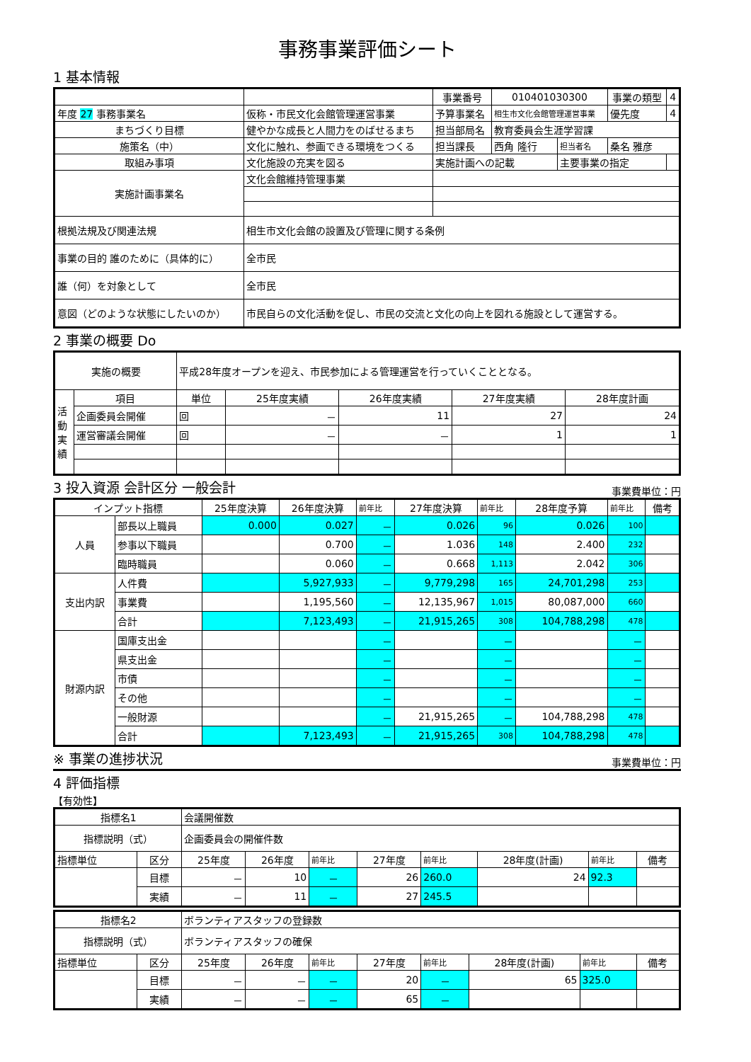事務事業評価シート
1 基本情報
| | | | 事業番号 | 010401030300 | | 事業の類型 | 4 |
| 年度 27 事務事業名 | 仮称・市民文化会館管理運営事業 | | 予算事業名 | 相生市文化会館管理運営事業 | | 優先度 | 4 |
| まちづくり目標 | 健やかな成長と人間力をのばせるまち | | 担当部局名 | 教育委員会生涯学習課 | | | |
| 施策名（中） | 文化に触れ、参画できる環境をつくる | | 担当課長 | 西角 隆行 | 担当者名 | 桑名 雅彦 | |
| 取組み事項 | 文化施設の充実を図る | | 実施計画への記載 | | 主要事業の指定 | | |
| 実施計画事業名 | 文化会館維持管理事業 | | | | | | |
| 根拠法規及び関連法規 | 相生市文化会館の設置及び管理に関する条例 | | | | | | |
| 事業の目的 誰のために（具体的に） | 全市民 | | | | | | |
| 誰（何）を対象として | 全市民 | | | | | | |
| 意図（どのような状態にしたいのか） | 市民自らの文化活動を促し、市民の交流と文化の向上を図れる施設として運営する。 | | | | | | |
2 事業の概要 Do
| 実施の概要 | | 平成28年度オープンを迎え、市民参加による管理運営を行っていくこととなる。 | | | | |
| 活動実績 | 項目 | 単位 | 25年度実績 | 26年度実績 | 27年度実績 | 28年度計画 |
| | 企画委員会開催 | 回 | － | 11 | 27 | 24 |
| | 運営審議会開催 | 回 | － | － | 1 | 1 |
3 投入資源 会計区分 一般会計
事業費単位：円
| インプット指標 | | 25年度決算 | 26年度決算 | 前年比 | 27年度決算 | 前年比 | 28年度予算 | 前年比 | 備考 |
| 人員 | 部長以上職員 | 0.000 | 0.027 | － | 0.026 | 96 | 0.026 | 100 | |
| | 参事以下職員 | | 0.700 | － | 1.036 | 148 | 2.400 | 232 | |
| | 臨時職員 | | 0.060 | － | 0.668 | 1,113 | 2.042 | 306 | |
| 支出内訳 | 人件費 | | 5,927,933 | － | 9,779,298 | 165 | 24,701,298 | 253 | |
| | 事業費 | | 1,195,560 | － | 12,135,967 | 1,015 | 80,087,000 | 660 | |
| | 合計 | | 7,123,493 | － | 21,915,265 | 308 | 104,788,298 | 478 | |
| 財源内訳 | 国庫支出金 | | | － | | － | | － | |
| | 県支出金 | | | － | | － | | － | |
| | 市債 | | | － | | － | | － | |
| | その他 | | | － | | － | | － | |
| | 一般財源 | | | － | 21,915,265 | － | 104,788,298 | 478 | |
| | 合計 | | 7,123,493 | － | 21,915,265 | 308 | 104,788,298 | 478 | |
※ 事業の進捗状況
事業費単位：円
4 評価指標
【有効性】
| 指標名1 | | 会議開催数 | | | | | | | |
| 指標説明（式） | | 企画委員会の開催件数 | | | | | | | |
| 指標単位 | 区分 | 25年度 | 26年度 | 前年比 | 27年度 | 前年比 | 28年度(計画) | 前年比 | 備考 |
| | 目標 | － | 10 | － | 26 | 260.0 | 24 | 92.3 | |
| | 実績 | － | 11 | － | 27 | 245.5 | | | |
| 指標名2 | | ボランティアスタッフの登録数 | | | | | | | |
| 指標説明（式） | | ボランティアスタッフの確保 | | | | | | | |
| 指標単位 | 区分 | 25年度 | 26年度 | 前年比 | 27年度 | 前年比 | 28年度(計画) | 前年比 | 備考 |
| | 目標 | － | － | － | 20 | － | 65 | 325.0 | |
| | 実績 | － | － | － | 65 | － | | | |